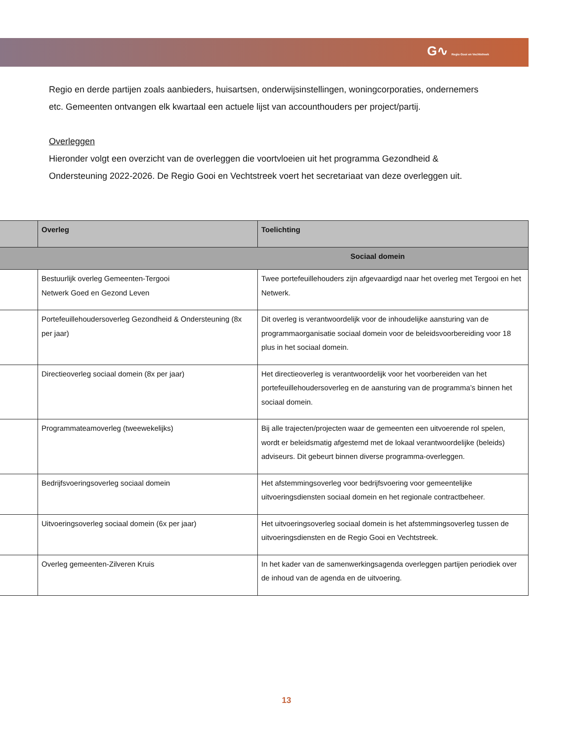G∿ Regio Gooi en Vechtstreek
Regio en derde partijen zoals aanbieders, huisartsen, onderwijsinstellingen, woningcorporaties, ondernemers etc. Gemeenten ontvangen elk kwartaal een actuele lijst van accounthouders per project/partij.
Overleggen
Hieronder volgt een overzicht van de overleggen die voortvloeien uit het programma Gezondheid & Ondersteuning 2022-2026. De Regio Gooi en Vechtstreek voert het secretariaat van deze overleggen uit.
| | Overleg | Toelichting |
| --- | --- | --- |
| Sociaal domein | | |
| | Bestuurlijk overleg Gemeenten-Tergooi Netwerk Goed en Gezond Leven | Twee portefeuillehouders zijn afgevaardigd naar het overleg met Tergooi en het Netwerk. |
| | Portefeuillehoudersoverleg Gezondheid & Ondersteuning (8x per jaar) | Dit overleg is verantwoordelijk voor de inhoudelijke aansturing van de programmaorganisatie sociaal domein voor de beleidsvoorbereiding voor 18 plus in het sociaal domein. |
| | Directieoverleg sociaal domein (8x per jaar) | Het directieoverleg is verantwoordelijk voor het voorbereiden van het portefeuillehoudersoverleg en de aansturing van de programma’s binnen het sociaal domein. |
| | Programmateamoverleg (tweewekelijks) | Bij alle trajecten/projecten waar de gemeenten een uitvoerende rol spelen, wordt er beleidsmatig afgestemd met de lokaal verantwoordelijke (beleids) adviseurs. Dit gebeurt binnen diverse programma-overleggen. |
| | Bedrijfsvoeringsoverleg sociaal domein | Het afstemmingsoverleg voor bedrijfsvoering voor gemeentelijke uitvoeringsdiensten sociaal domein en het regionale contractbeheer. |
| | Uitvoeringsoverleg sociaal domein (6x per jaar) | Het uitvoeringsoverleg sociaal domein is het afstemmingsoverleg tussen de uitvoeringsdiensten en de Regio Gooi en Vechtstreek. |
| | Overleg gemeenten-Zilveren Kruis | In het kader van de samenwerkingsagenda overleggen partijen periodiek over de inhoud van de agenda en de uitvoering. |
13